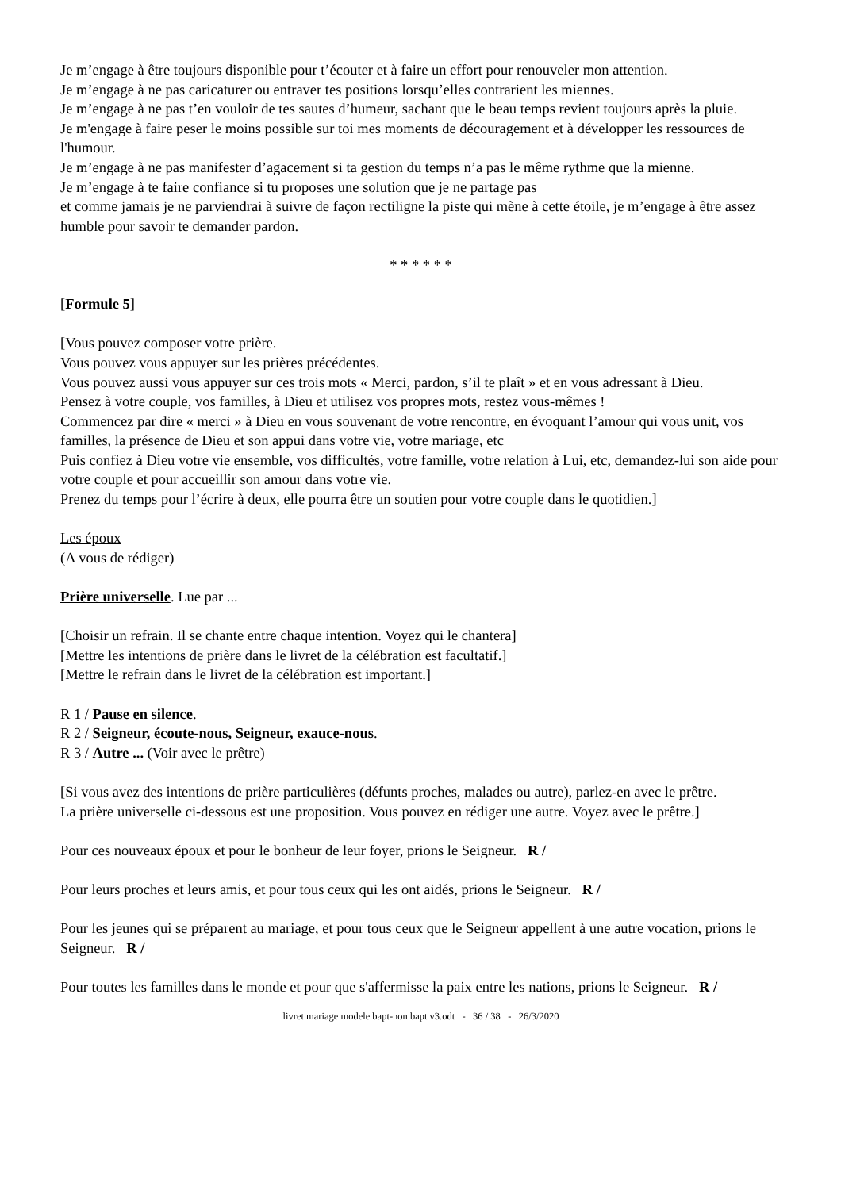Je m’engage à être toujours disponible pour t’écouter et à faire un effort pour renouveler mon attention.
Je m’engage à ne pas caricaturer ou entraver tes positions lorsqu’elles contrarient les miennes.
Je m’engage à ne pas t’en vouloir de tes sautes d’humeur, sachant que le beau temps revient toujours après la pluie.
Je m'engage à faire peser le moins possible sur toi mes moments de découragement et à développer les ressources de l'humour.
Je m’engage à ne pas manifester d’agacement si ta gestion du temps n’a pas le même rythme que la mienne.
Je m’engage à te faire confiance si tu proposes une solution que je ne partage pas
et comme jamais je ne parviendrai à suivre de façon rectiligne la piste qui mène à cette étoile, je m’engage à être assez humble pour savoir te demander pardon.
* * * * * *
[Formule 5]
[Vous pouvez composer votre prière.
Vous pouvez vous appuyer sur les prières précédentes.
Vous pouvez aussi vous appuyer sur ces trois mots « Merci, pardon, s’il te plaît » et en vous adressant à Dieu.
Pensez à votre couple, vos familles, à Dieu et utilisez vos propres mots, restez vous-mêmes !
Commencez par dire « merci » à Dieu en vous souvenant de votre rencontre, en évoquant l’amour qui vous unit, vos familles, la présence de Dieu et son appui dans votre vie, votre mariage, etc
Puis confiez à Dieu votre vie ensemble, vos difficultés, votre famille, votre relation à Lui, etc, demandez-lui son aide pour votre couple et pour accueillir son amour dans votre vie.
Prenez du temps pour l’écrire à deux, elle pourra être un soutien pour votre couple dans le quotidien.]
Les époux
(A vous de rédiger)
Prière universelle. Lue par ...
[Choisir un refrain. Il se chante entre chaque intention. Voyez qui le chantera]
[Mettre les intentions de prière dans le livret de la célébration est facultatif.]
[Mettre le refrain dans le livret de la célébration est important.]
R 1 / Pause en silence.
R 2 / Seigneur, écoute-nous, Seigneur, exauce-nous.
R 3 / Autre ... (Voir avec le prêtre)
[Si vous avez des intentions de prière particulières (défunts proches, malades ou autre), parlez-en avec le prêtre.
La prière universelle ci-dessous est une proposition. Vous pouvez en rédiger une autre. Voyez avec le prêtre.]
Pour ces nouveaux époux et pour le bonheur de leur foyer, prions le Seigneur. R /
Pour leurs proches et leurs amis, et pour tous ceux qui les ont aidés, prions le Seigneur. R /
Pour les jeunes qui se préparent au mariage, et pour tous ceux que le Seigneur appellent à une autre vocation, prions le Seigneur. R /
Pour toutes les familles dans le monde et pour que s'affermisse la paix entre les nations, prions le Seigneur. R /
livret mariage modele bapt-non bapt v3.odt - 36 / 38 - 26/3/2020